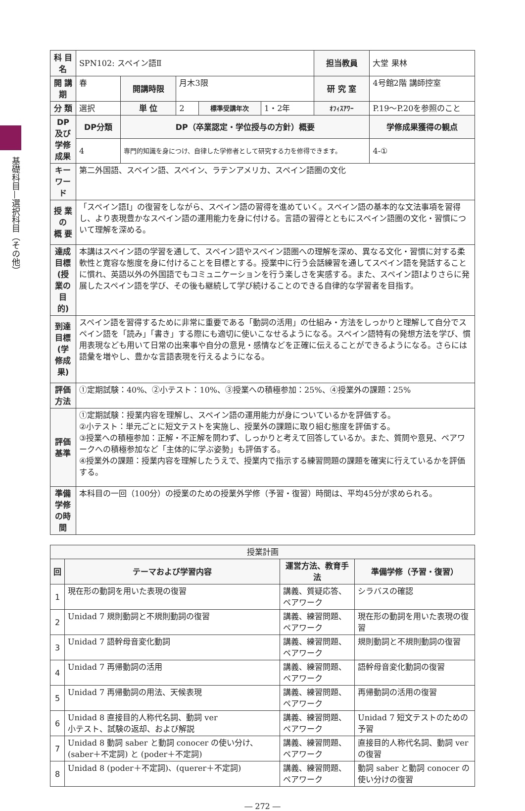基礎科目—選択科目（その他）
| 科 目 名 | SPN102: スペイン語Ⅱ | | | | | 担当教員 | 大堂 果林 | |
| 開 講 期 | 春 | 開講時限 | 月木3限 | | | 研 究 室 | 4号館2階 講師控室 | |
| 分 類 | 選択 | 単 位 | 2 | 標準受講年次 | 1・2年 | ｵﾌｨｽｱﾜｰ | P.19〜P.20を参照のこと | |
| DP 及び 学修成果 | DP分類 | DP（卒業認定・学位授与の方針）概要 | | | | | | 学修成果獲得の観点 |
| | 4 | 専門的知識を身につけ、自律した学修者として研究する力を修得できます。 | | | | | | 4-① |
| キーワード | 第二外国語、スペイン語、スペイン、ラテンアメリカ、スペイン語圏の文化 | | | | | | | |
| 授 業 の 概 要 | 「スペイン語Ⅰ」の復習をしながら、スペイン語の習得を進めていく。スペイン語の基本的な文法事項を習得し、より表現豊かなスペイン語の運用能力を身に付ける。言語の習得とともにスペイン語圏の文化・習慣について理解を深める。 | | | | | | | |
| 達成目標 (授業の目的) | 本講はスペイン語の学習を通して、スペイン語やスペイン語圏への理解を深め、異なる文化・習慣に対する柔軟性と寛容な態度を身に付けることを目標とする。授業中に行う会話練習を通してスペイン語を発話することに慣れ、英語以外の外国語でもコミュニケーションを行う楽しさを実感する。また、スペイン語Ⅰよりさらに発展したスペイン語を学び、その後も継続して学び続けることのできる自律的な学習者を目指す。 | | | | | | | |
| 到達目標 (学修成果) | スペイン語を習得するために非常に重要である「動詞の活用」の仕組み・方法をしっかりと理解して自分でスペイン語を「読み」「書き」する際にも適切に使いこなせるようになる。スペイン語特有の発想方法を学び、慣用表現なども用いて日常の出来事や自分の意見・感情などを正確に伝えることができるようになる。さらには語彙を増やし、豊かな言語表現を行えるようになる。 | | | | | | | |
| 評価方法 | ①定期試験：40%、②小テスト：10%、③授業への積極参加：25%、④授業外の課題：25% | | | | | | | |
| 評価基準 | ①定期試験：授業内容を理解し、スペイン語の運用能力が身についているかを評価する。 ②小テスト：単元ごとに短文テストを実施し、授業外の課題に取り組む態度を評価する。 ③授業への積極参加：正解・不正解を問わず、しっかりと考えて回答しているか。また、質問や意見、ペアワークへの積極参加など「主体的に学ぶ姿勢」も評価する。 ④授業外の課題：授業内容を理解したうえで、授業内で指示する練習問題の課題を確実に行えているかを評価する。 | | | | | | | |
| 準備学修 の時間 | 本科目の一回（100分）の授業のための授業外学修（予習・復習）時間は、平均45分が求められる。 | | | | | | | |
| 授業計画 | | | |
| --- | --- | --- | --- |
| 回 | テーマおよび学習内容 | 運営方法、教育手法 | 準備学修（予習・復習） |
| 1 | 現在形の動詞を用いた表現の復習 | 講義、質疑応答、ペアワーク | シラバスの確認 |
| 2 | Unidad 7 規則動詞と不規則動詞の復習 | 講義、練習問題、ペアワーク | 現在形の動詞を用いた表現の復習 |
| 3 | Unidad 7 語幹母音変化動詞 | 講義、練習問題、ペアワーク | 規則動詞と不規則動詞の復習 |
| 4 | Unidad 7 再帰動詞の活用 | 講義、練習問題、ペアワーク | 語幹母音変化動詞の復習 |
| 5 | Unidad 7 再帰動詞の用法、天候表現 | 講義、練習問題、ペアワーク | 再帰動詞の活用の復習 |
| 6 | Unidad 8 直接目的人称代名詞、動詞 ver 小テスト、試験の返却、および解説 | 講義、練習問題、ペアワーク | Unidad 7 短文テストのための予習 |
| 7 | Unidad 8 動詞 saber と動詞 conocer の使い分け、(saber＋不定詞) と (poder＋不定詞) | 講義、練習問題、ペアワーク | 直接目的人称代名詞、動詞 ver の復習 |
| 8 | Unidad 8 (poder＋不定詞)、(querer＋不定詞) | 講義、練習問題、ペアワーク | 動詞 saber と動詞 conocer の使い分けの復習 |
― 272 ―